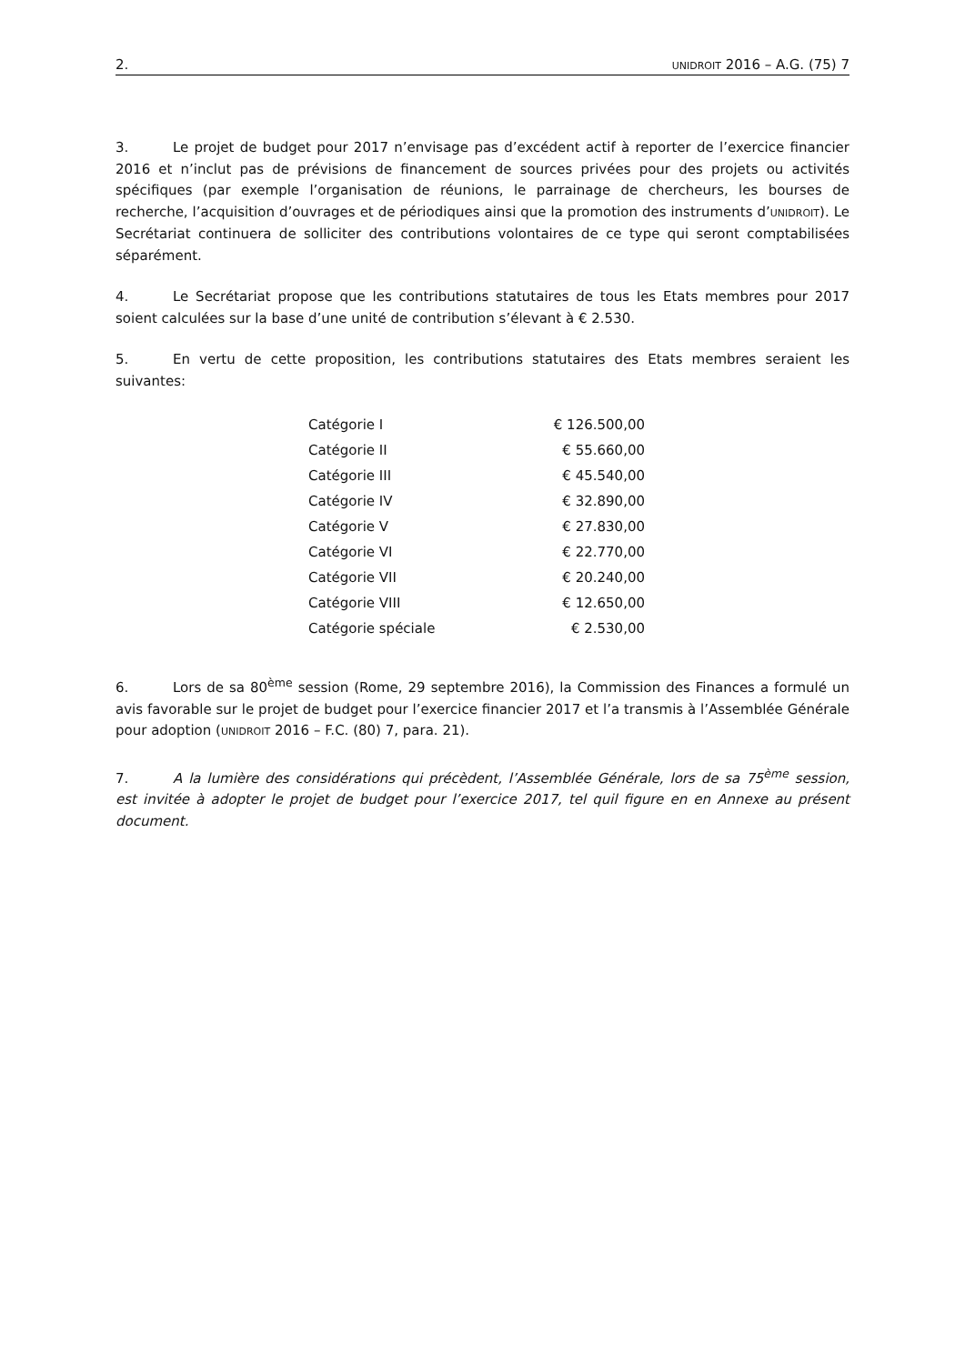2. UNIDROIT 2016 – A.G. (75) 7
3. Le projet de budget pour 2017 n’envisage pas d’excédent actif à reporter de l’exercice financier 2016 et n’inclut pas de prévisions de financement de sources privées pour des projets ou activités spécifiques (par exemple l’organisation de réunions, le parrainage de chercheurs, les bourses de recherche, l’acquisition d’ouvrages et de périodiques ainsi que la promotion des instruments d’UNIDROIT). Le Secrétariat continuera de solliciter des contributions volontaires de ce type qui seront comptabilisées séparément.
4. Le Secrétariat propose que les contributions statutaires de tous les Etats membres pour 2017 soient calculées sur la base d’une unité de contribution s’élevant à € 2.530.
5. En vertu de cette proposition, les contributions statutaires des Etats membres seraient les suivantes:
| Catégorie I | € 126.500,00 |
| Catégorie II | € 55.660,00 |
| Catégorie III | € 45.540,00 |
| Catégorie IV | € 32.890,00 |
| Catégorie V | € 27.830,00 |
| Catégorie VI | € 22.770,00 |
| Catégorie VII | € 20.240,00 |
| Catégorie VIII | € 12.650,00 |
| Catégorie spéciale | € 2.530,00 |
6. Lors de sa 80<sup>ème</sup> session (Rome, 29 septembre 2016), la Commission des Finances a formulé un avis favorable sur le projet de budget pour l’exercice financier 2017 et l’a transmis à l’Assemblée Générale pour adoption (UNIDROIT 2016 – F.C. (80) 7, para. 21).
7. A la lumière des considérations qui précèdent, l’Assemblée Générale, lors de sa 75<sup>ème</sup> session, est invitée à adopter le projet de budget pour l’exercice 2017, tel quil figure en en Annexe au présent document.